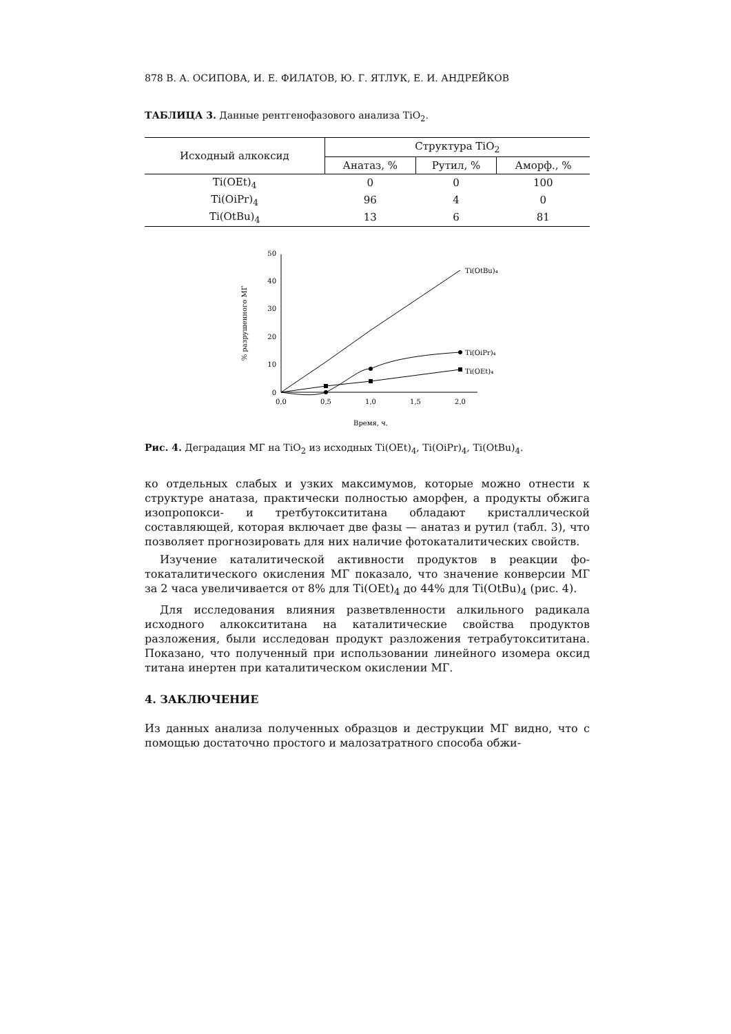878 В. А. ОСИПОВА, И. Е. ФИЛАТОВ, Ю. Г. ЯТЛУК, Е. И. АНДРЕЙКОВ
ТАБЛИЦА 3. Данные рентгенофазового анализа TiO<sub>2</sub>.
| Исходный алкоксид | Структура TiO<sub>2</sub> | | |
| --- | --- | --- | --- |
| | Анатаз, % | Рутил, % | Аморф., % |
| Ti(OEt)<sub>4</sub> | 0 | 0 | 100 |
| Ti(OiPr)<sub>4</sub> | 96 | 4 | 0 |
| Ti(OtBu)<sub>4</sub> | 13 | 6 | 81 |
0
10
20
30
40
50
0,0
0,5
1,0
1,5
2,0
Время, ч.
% разрушенного МГ
Ti(OtBu)₄
Ti(OiPr)₄
Ti(OEt)₄
Рис. 4. Деградация МГ на TiO<sub>2</sub> из исходных Ti(OEt)<sub>4</sub>, Ti(OiPr)<sub>4</sub>, Ti(OtBu)<sub>4</sub>.
ко отдельных слабых и узких максимумов, которые можно отнести к структуре анатаза, практически полностью аморфен, а продукты обжига изопропокси- и третбутокси­титана обладают кристалличе­ской составляющей, которая включает две фазы — анатаз и рутил (табл. 3), что позволяет прогнозировать для них наличие фотоката­литических свойств.
Изучение каталитической активности продуктов в реакции фо­токаталитического окисления МГ показало, что значение конвер­сии МГ за 2 часа увеличивается от 8% для Ti(OEt)<sub>4</sub> до 44% для Ti(OtBu)<sub>4</sub> (рис. 4).
Для исследования влияния разветвленности алкильного радика­ла исходного алкокси­титана на каталитические свойства продуктов разложения, были исследован продукт разложения тетрабутокси­титана. Показано, что полученный при использовании линейного изомера оксид титана инертен при каталитическом окислении МГ.
4. ЗАКЛЮЧЕНИЕ
Из данных анализа полученных образцов и деструкции МГ видно, что с помощью достаточно простого и малозатратного способа обжи-